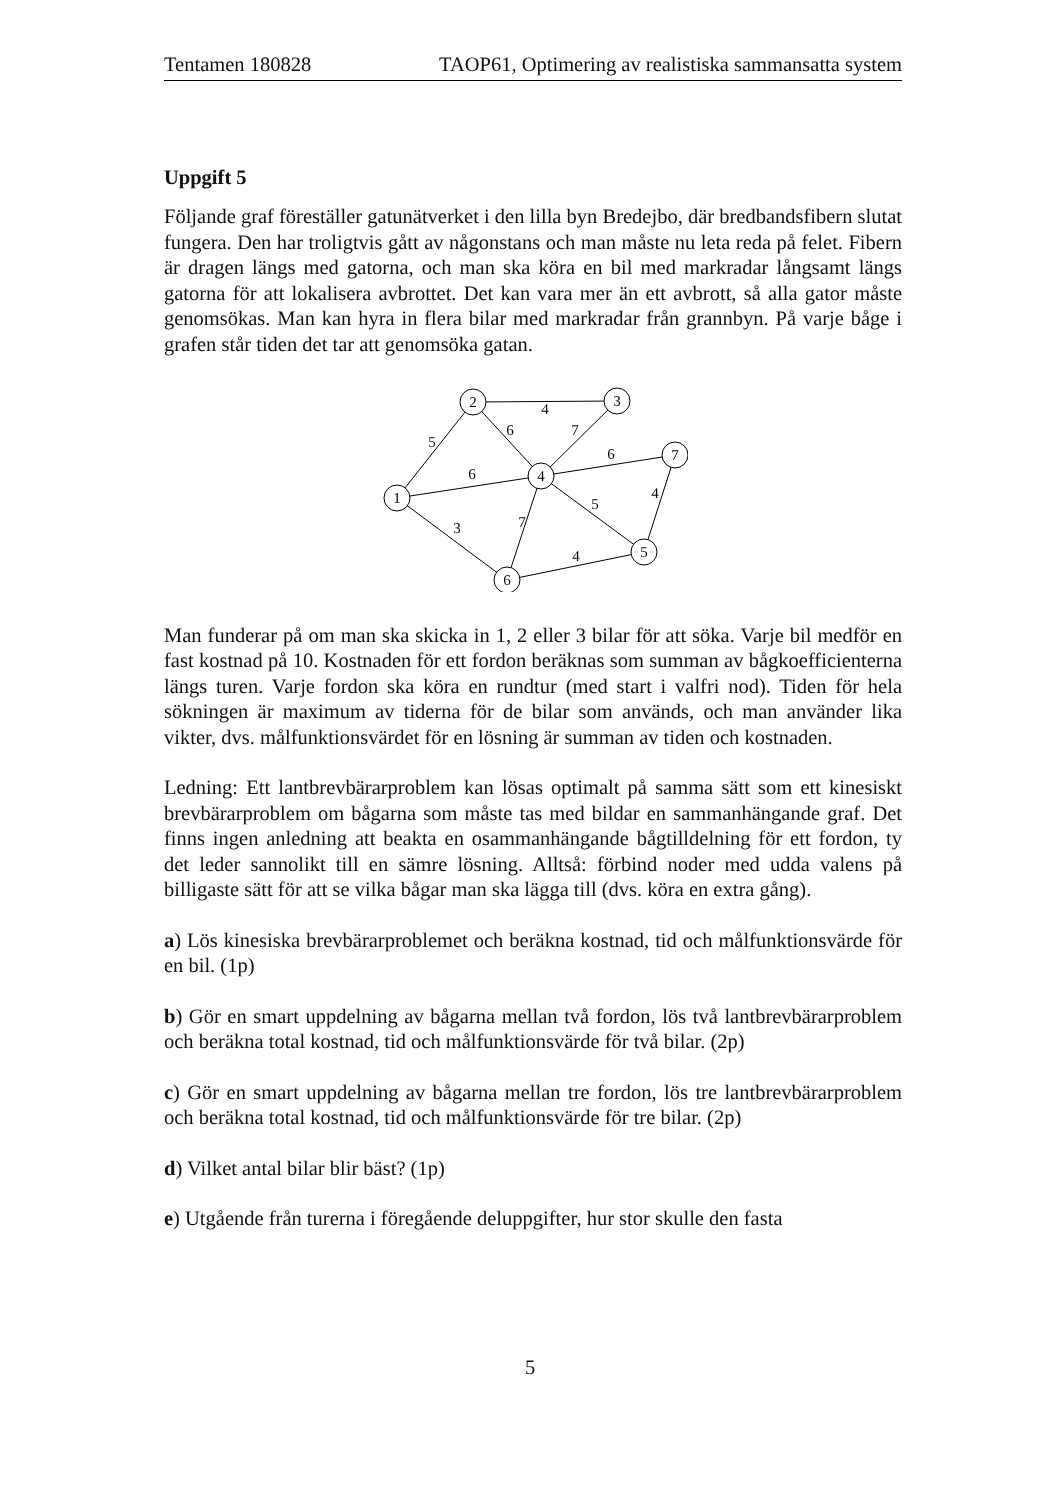Tentamen 180828 TAOP61, Optimering av realistiska sammansatta system
Uppgift 5
Följande graf föreställer gatunätverket i den lilla byn Bredejbo, där bredbandsfibern slutat fungera. Den har troligtvis gått av någonstans och man måste nu leta reda på felet. Fibern är dragen längs med gatorna, och man ska köra en bil med markradar långsamt längs gatorna för att lokalisera avbrottet. Det kan vara mer än ett avbrott, så alla gator måste genomsökas. Man kan hyra in flera bilar med markradar från grannbyn. På varje båge i grafen står tiden det tar att genomsöka gatan.
2
3
1
4
7
5
6
4
5
6
7
6
6
3
7
5
4
4
Man funderar på om man ska skicka in 1, 2 eller 3 bilar för att söka. Varje bil medför en fast kostnad på 10. Kostnaden för ett fordon beräknas som summan av bågkoefficienterna längs turen. Varje fordon ska köra en rundtur (med start i valfri nod). Tiden för hela sökningen är maximum av tiderna för de bilar som används, och man använder lika vikter, dvs. målfunktionsvärdet för en lösning är summan av tiden och kostnaden.
Ledning: Ett lantbrevbärarproblem kan lösas optimalt på samma sätt som ett kinesiskt brevbärarproblem om bågarna som måste tas med bildar en sammanhängande graf. Det finns ingen anledning att beakta en osammanhängande bågtilldelning för ett fordon, ty det leder sannolikt till en sämre lösning. Alltså: förbind noder med udda valens på billigaste sätt för att se vilka bågar man ska lägga till (dvs. köra en extra gång).
a) Lös kinesiska brevbärarproblemet och beräkna kostnad, tid och målfunktionsvärde för en bil. (1p)
b) Gör en smart uppdelning av bågarna mellan två fordon, lös två lantbrevbärarproblem och beräkna total kostnad, tid och målfunktionsvärde för två bilar. (2p)
c) Gör en smart uppdelning av bågarna mellan tre fordon, lös tre lantbrevbärarproblem och beräkna total kostnad, tid och målfunktionsvärde för tre bilar. (2p)
d) Vilket antal bilar blir bäst? (1p)
e) Utgående från turerna i föregående deluppgifter, hur stor skulle den fasta
5